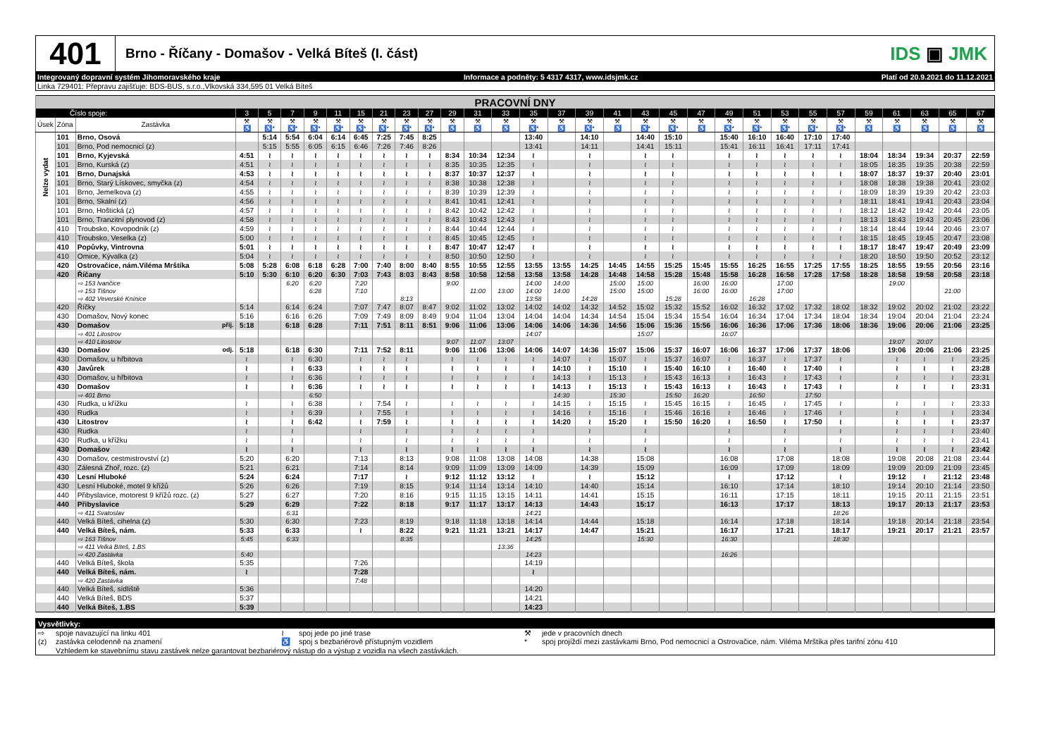401
Brno - Říčany - Domašov - Velká Bíteš (I. část)
IDS ▣ JMK
Integrovaný dopravní systém Jihomoravského kraje Informace a podněty: 5 4317 4317, www.idsjmk.cz Platí od 20.9.2021 do 11.12.2021
Linka 729401: Přepravu zajišťuje: BDS-BUS, s.r.o.,Vlkovská 334,595 01 Velká Bíteš
| PRACOVNÍ DNY | | | | | | | | | | | | | | | | | | | | | | | | | | | | | | | |
| --- | --- | --- | --- | --- | --- | --- | --- | --- | --- | --- | --- | --- | --- | --- | --- | --- | --- | --- | --- | --- | --- | --- | --- | --- | --- | --- | --- | --- | --- | --- | --- |
| Číslo spoje: | | | 3 | 5 | 7 | 9 | 11 | 15 | 21 | 23 | 27 | 29 | 31 | 33 | 35 | 37 | 39 | 41 | 43 | 45 | 47 | 49 | 51 | 53 | 55 | 57 | 59 | 61 | 63 | 65 | 67 |
| Úsek | Zóna | Zastávka | ⚒ ♿ | ⚒ ♿* | ⚒ ♿* | ⚒ ♿* | ⚒ ♿* | ⚒ ♿* | ⚒ ♿* | ⚒ ♿* | ⚒ ♿* | ⚒ ♿ | ⚒ ♿ | ⚒ ♿ | ⚒ ♿* | ⚒ ♿ | ⚒ ♿* | ⚒ ♿ | ⚒ ♿* | ⚒ ♿* | ⚒ ♿ | ⚒ ♿* | ⚒ ♿* | ⚒ ♿* | ⚒ ♿* | ⚒ ♿* | ⚒ ♿ | ⚒ ♿ | ⚒ ♿ | ⚒ ♿ | ⚒ ♿ |
| Nelze vydat | 101 | Brno, Osová | | 5:14 | 5:54 | 6:04 | 6:14 | 6:45 | 7:25 | 7:45 | 8:25 | | | | 13:40 | | 14:10 | | 14:40 | 15:10 | | 15:40 | 16:10 | 16:40 | 17:10 | 17:40 | | | | | |
| | 101 | Brno, Pod nemocnicí (z) | | 5:15 | 5:55 | 6:05 | 6:15 | 6:46 | 7:26 | 7:46 | 8:26 | | | | 13:41 | | 14:11 | | 14:41 | 15:11 | | 15:41 | 16:11 | 16:41 | 17:11 | 17:41 | | | | | |
| | 101 | Brno, Kyjevská | 4:51 | ≀ | ≀ | ≀ | ≀ | ≀ | ≀ | ≀ | ≀ | 8:34 | 10:34 | 12:34 | ≀ | | ≀ | | ≀ | ≀ | | ≀ | ≀ | ≀ | ≀ | ≀ | 18:04 | 18:34 | 19:34 | 20:37 | 22:59 |
| | 101 | Brno, Kurská (z) | 4:51 | ≀ | ≀ | ≀ | ≀ | ≀ | ≀ | ≀ | ≀ | 8:35 | 10:35 | 12:35 | ≀ | | ≀ | | ≀ | ≀ | | ≀ | ≀ | ≀ | ≀ | ≀ | 18:05 | 18:35 | 19:35 | 20:38 | 22:59 |
| | 101 | Brno, Dunajská | 4:53 | ≀ | ≀ | ≀ | ≀ | ≀ | ≀ | ≀ | ≀ | 8:37 | 10:37 | 12:37 | ≀ | | ≀ | | ≀ | ≀ | | ≀ | ≀ | ≀ | ≀ | ≀ | 18:07 | 18:37 | 19:37 | 20:40 | 23:01 |
| | 101 | Brno, Starý Lískovec, smyčka (z) | 4:54 | ≀ | ≀ | ≀ | ≀ | ≀ | ≀ | ≀ | ≀ | 8:38 | 10:38 | 12:38 | ≀ | | ≀ | | ≀ | ≀ | | ≀ | ≀ | ≀ | ≀ | ≀ | 18:08 | 18:38 | 19:38 | 20:41 | 23:02 |
| | 101 | Brno, Jemelkova (z) | 4:55 | ≀ | ≀ | ≀ | ≀ | ≀ | ≀ | ≀ | ≀ | 8:39 | 10:39 | 12:39 | ≀ | | ≀ | | ≀ | ≀ | | ≀ | ≀ | ≀ | ≀ | ≀ | 18:09 | 18:39 | 19:39 | 20:42 | 23:03 |
| | 101 | Brno, Skalní (z) | 4:56 | ≀ | ≀ | ≀ | ≀ | ≀ | ≀ | ≀ | ≀ | 8:41 | 10:41 | 12:41 | ≀ | | ≀ | | ≀ | ≀ | | ≀ | ≀ | ≀ | ≀ | ≀ | 18:11 | 18:41 | 19:41 | 20:43 | 23:04 |
| | 101 | Brno, Hoštická (z) | 4:57 | ≀ | ≀ | ≀ | ≀ | ≀ | ≀ | ≀ | ≀ | 8:42 | 10:42 | 12:42 | ≀ | | ≀ | | ≀ | ≀ | | ≀ | ≀ | ≀ | ≀ | ≀ | 18:12 | 18:42 | 19:42 | 20:44 | 23:05 |
| | 101 | Brno, Tranzitní plynovod (z) | 4:58 | ≀ | ≀ | ≀ | ≀ | ≀ | ≀ | ≀ | ≀ | 8:43 | 10:43 | 12:43 | ≀ | | ≀ | | ≀ | ≀ | | ≀ | ≀ | ≀ | ≀ | ≀ | 18:13 | 18:43 | 19:43 | 20:45 | 23:06 |
| | 410 | Troubsko, Kovopodnik (z) | 4:59 | ≀ | ≀ | ≀ | ≀ | ≀ | ≀ | ≀ | ≀ | 8:44 | 10:44 | 12:44 | ≀ | | ≀ | | ≀ | ≀ | | ≀ | ≀ | ≀ | ≀ | ≀ | 18:14 | 18:44 | 19:44 | 20:46 | 23:07 |
| | 410 | Troubsko, Veselka (z) | 5:00 | ≀ | ≀ | ≀ | ≀ | ≀ | ≀ | ≀ | ≀ | 8:45 | 10:45 | 12:45 | ≀ | | ≀ | | ≀ | ≀ | | ≀ | ≀ | ≀ | ≀ | ≀ | 18:15 | 18:45 | 19:45 | 20:47 | 23:08 |
| | 410 | Popůvky, Vintrovna | 5:01 | ≀ | ≀ | ≀ | ≀ | ≀ | ≀ | ≀ | ≀ | 8:47 | 10:47 | 12:47 | ≀ | | ≀ | | ≀ | ≀ | | ≀ | ≀ | ≀ | ≀ | ≀ | 18:17 | 18:47 | 19:47 | 20:49 | 23:09 |
| | 410 | Omice, Kývalka (z) | 5:04 | ≀ | ≀ | ≀ | ≀ | ≀ | ≀ | ≀ | ≀ | 8:50 | 10:50 | 12:50 | ≀ | | ≀ | | ≀ | ≀ | | ≀ | ≀ | ≀ | ≀ | ≀ | 18:20 | 18:50 | 19:50 | 20:52 | 23:12 |
| | 420 | Ostrovačice, nám.Viléma Mrštíka | 5:08 | 5:28 | 6:08 | 6:18 | 6:28 | 7:00 | 7:40 | 8:00 | 8:40 | 8:55 | 10:55 | 12:55 | 13:55 | 13:55 | 14:25 | 14:45 | 14:55 | 15:25 | 15:45 | 15:55 | 16:25 | 16:55 | 17:25 | 17:55 | 18:25 | 18:55 | 19:55 | 20:56 | 23:16 |
| | 420 | Říčany | 5:10 | 5:30 | 6:10 | 6:20 | 6:30 | 7:03 | 7:43 | 8:03 | 8:43 | 8:58 | 10:58 | 12:58 | 13:58 | 13:58 | 14:28 | 14:48 | 14:58 | 15:28 | 15:48 | 15:58 | 16:28 | 16:58 | 17:28 | 17:58 | 18:28 | 18:58 | 19:58 | 20:58 | 23:18 |
| | | ⇨ 153 Ivančice | | | 6:20 | 6:20 | | 7:20 | | | | 9:00 | | | 14:00 | 14:00 | | 15:00 | 15:00 | | 16:00 | 16:00 | | 17:00 | | | | 19:00 | | | |
| | | ⇨ 153 Tišnov | | | | 6:28 | | 7:10 | | | | | 11:00 | 13:00 | 14:00 | 14:00 | | 15:00 | 15:00 | | 16:00 | 16:00 | | 17:00 | | | | | | 21:00 | |
| | | ⇨ 402 Veverské Knínice | | | | | | | | 8:13 | | | | | 13:58 | | 14:28 | | | 15:28 | | | 16:28 | | | | | | | | |
| | 420 | Říčky | 5:14 | | 6:14 | 6:24 | | 7:07 | 7:47 | 8:07 | 8:47 | 9:02 | 11:02 | 13:02 | 14:02 | 14:02 | 14:32 | 14:52 | 15:02 | 15:32 | 15:52 | 16:02 | 16:32 | 17:02 | 17:32 | 18:02 | 18:32 | 19:02 | 20:02 | 21:02 | 23:22 |
| | 430 | Domašov, Nový konec | 5:16 | | 6:16 | 6:26 | | 7:09 | 7:49 | 8:09 | 8:49 | 9:04 | 11:04 | 13:04 | 14:04 | 14:04 | 14:34 | 14:54 | 15:04 | 15:34 | 15:54 | 16:04 | 16:34 | 17:04 | 17:34 | 18:04 | 18:34 | 19:04 | 20:04 | 21:04 | 23:24 |
| | 430 | Domašov příj. | 5:18 | | 6:18 | 6:28 | | 7:11 | 7:51 | 8:11 | 8:51 | 9:06 | 11:06 | 13:06 | 14:06 | 14:06 | 14:36 | 14:56 | 15:06 | 15:36 | 15:56 | 16:06 | 16:36 | 17:06 | 17:36 | 18:06 | 18:36 | 19:06 | 20:06 | 21:06 | 23:25 |
| | | ⇨ 401 Litostrov | | | | | | | | | | | | | 14:07 | | | | 15:07 | | | 16:07 | | | | | | | | | |
| | | ⇨ 410 Litostrov | | | | | | | | | | 9:07 | 11:07 | 13:07 | | | | | | | | | | | | | | 19:07 | 20:07 | | |
| | 430 | Domašov odj. | 5:18 | | 6:18 | 6:30 | | 7:11 | 7:52 | 8:11 | | 9:06 | 11:06 | 13:06 | 14:06 | 14:07 | 14:36 | 15:07 | 15:06 | 15:37 | 16:07 | 16:06 | 16:37 | 17:06 | 17:37 | 18:06 | | 19:06 | 20:06 | 21:06 | 23:25 |
| | 430 | Domašov, u hřbitova | ≀ | | ≀ | 6:30 | | ≀ | ≀ | ≀ | | ≀ | ≀ | ≀ | ≀ | 14:07 | ≀ | 15:07 | ≀ | 15:37 | 16:07 | ≀ | 16:37 | ≀ | 17:37 | ≀ | | ≀ | ≀ | ≀ | 23:25 |
| | 430 | Javůrek | ≀ | | ≀ | 6:33 | | ≀ | ≀ | ≀ | | ≀ | ≀ | ≀ | ≀ | 14:10 | ≀ | 15:10 | ≀ | 15:40 | 16:10 | ≀ | 16:40 | ≀ | 17:40 | ≀ | | ≀ | ≀ | ≀ | 23:28 |
| | 430 | Domašov, u hřbitova | ≀ | | ≀ | 6:36 | | ≀ | ≀ | ≀ | | ≀ | ≀ | ≀ | ≀ | 14:13 | ≀ | 15:13 | ≀ | 15:43 | 16:13 | ≀ | 16:43 | ≀ | 17:43 | ≀ | | ≀ | ≀ | ≀ | 23:31 |
| | 430 | Domašov | ≀ | | ≀ | 6:36 | | ≀ | ≀ | ≀ | | ≀ | ≀ | ≀ | ≀ | 14:13 | ≀ | 15:13 | ≀ | 15:43 | 16:13 | ≀ | 16:43 | ≀ | 17:43 | ≀ | | ≀ | ≀ | ≀ | 23:31 |
| | | ⇨ 401 Brno | | | | 6:50 | | | | | | | | | | 14:30 | | 15:30 | | 15:50 | 16:20 | | 16:50 | | 17:50 | | | | | | |
| | 430 | Rudka, u křížku | ≀ | | ≀ | 6:38 | | ≀ | 7:54 | ≀ | | ≀ | ≀ | ≀ | ≀ | 14:15 | ≀ | 15:15 | ≀ | 15:45 | 16:15 | ≀ | 16:45 | ≀ | 17:45 | ≀ | | ≀ | ≀ | ≀ | 23:33 |
| | 430 | Rudka | ≀ | | ≀ | 6:39 | | ≀ | 7:55 | ≀ | | ≀ | ≀ | ≀ | ≀ | 14:16 | ≀ | 15:16 | ≀ | 15:46 | 16:16 | ≀ | 16:46 | ≀ | 17:46 | ≀ | | ≀ | ≀ | ≀ | 23:34 |
| | 430 | Litostrov | ≀ | | ≀ | 6:42 | | ≀ | 7:59 | ≀ | | ≀ | ≀ | ≀ | ≀ | 14:20 | ≀ | 15:20 | ≀ | 15:50 | 16:20 | ≀ | 16:50 | ≀ | 17:50 | ≀ | | ≀ | ≀ | ≀ | 23:37 |
| | 430 | Rudka | ≀ | | ≀ | | | ≀ | | ≀ | | ≀ | ≀ | ≀ | ≀ | | ≀ | | ≀ | | | ≀ | | ≀ | | ≀ | | ≀ | ≀ | ≀ | 23:40 |
| | 430 | Rudka, u křížku | ≀ | | ≀ | | | ≀ | | ≀ | | ≀ | ≀ | ≀ | ≀ | | ≀ | | ≀ | | | ≀ | | ≀ | | ≀ | | ≀ | ≀ | ≀ | 23:41 |
| | 430 | Domašov | ≀ | | ≀ | | | ≀ | | ≀ | | ≀ | ≀ | ≀ | ≀ | | ≀ | | ≀ | | | ≀ | | ≀ | | ≀ | | ≀ | ≀ | ≀ | 23:42 |
| | 430 | Domašov, cestmistrovství (z) | 5:20 | | 6:20 | | | 7:13 | | 8:13 | | 9:08 | 11:08 | 13:08 | 14:08 | | 14:38 | | 15:08 | | | 16:08 | | 17:08 | | 18:08 | | 19:08 | 20:08 | 21:08 | 23:44 |
| | 430 | Zálesná Zhoř, rozc. (z) | 5:21 | | 6:21 | | | 7:14 | | 8:14 | | 9:09 | 11:09 | 13:09 | 14:09 | | 14:39 | | 15:09 | | | 16:09 | | 17:09 | | 18:09 | | 19:09 | 20:09 | 21:09 | 23:45 |
| | 430 | Lesní Hluboké | 5:24 | | 6:24 | | | 7:17 | | ≀ | | 9:12 | 11:12 | 13:12 | ≀ | | ≀ | | 15:12 | | | ≀ | | 17:12 | | ≀ | | 19:12 | ≀ | 21:12 | 23:48 |
| | 430 | Lesní Hluboké, motel 9 křížů | 5:26 | | 6:26 | | | 7:19 | | 8:15 | | 9:14 | 11:14 | 13:14 | 14:10 | | 14:40 | | 15:14 | | | 16:10 | | 17:14 | | 18:10 | | 19:14 | 20:10 | 21:14 | 23:50 |
| | 440 | Přibyslavice, motorest 9 křížů rozc. (z) | 5:27 | | 6:27 | | | 7:20 | | 8:16 | | 9:15 | 11:15 | 13:15 | 14:11 | | 14:41 | | 15:15 | | | 16:11 | | 17:15 | | 18:11 | | 19:15 | 20:11 | 21:15 | 23:51 |
| | 440 | Přibyslavice | 5:29 | | 6:29 | | | 7:22 | | 8:18 | | 9:17 | 11:17 | 13:17 | 14:13 | | 14:43 | | 15:17 | | | 16:13 | | 17:17 | | 18:13 | | 19:17 | 20:13 | 21:17 | 23:53 |
| | | ⇨ 411 Svatoslav | | | 6:31 | | | | | | | | | | 14:21 | | | | | | | | | | | 18:26 | | | | | |
| | 440 | Velká Bíteš, cihelna (z) | 5:30 | | 6:30 | | | 7:23 | | 8:19 | | 9:18 | 11:18 | 13:18 | 14:14 | | 14:44 | | 15:18 | | | 16:14 | | 17:18 | | 18:14 | | 19:18 | 20:14 | 21:18 | 23:54 |
| | 440 | Velká Bíteš, nám. | 5:33 | | 6:33 | | | ≀ | | 8:22 | | 9:21 | 11:21 | 13:21 | 14:17 | | 14:47 | | 15:21 | | | 16:17 | | 17:21 | | 18:17 | | 19:21 | 20:17 | 21:21 | 23:57 |
| | | ⇨ 163 Tišnov | 5:45 | | 6:33 | | | | | 8:35 | | | | | 14:25 | | | | 15:30 | | | 16:30 | | | | 18:30 | | | | | |
| | | ⇨ 411 Velká Bíteš, 1.BS | | | | | | | | | | | | 13:36 | | | | | | | | | | | | | | | | | |
| | | ⇨ 420 Zastávka | 5:40 | | | | | | | | | | | | 14:23 | | | | | | | 16:26 | | | | | | | | | |
| | 440 | Velká Bíteš, škola | 5:35 | | | | | 7:26 | | | | | | | 14:19 | | | | | | | | | | | | | | | | |
| | 440 | Velká Bíteš, nám. | ≀ | | | | | 7:28 | | | | | | | ≀ | | | | | | | | | | | | | | | | |
| | | ⇨ 420 Zastávka | | | | | | 7:48 | | | | | | | | | | | | | | | | | | | | | | | |
| | 440 | Velká Bíteš, sídliště | 5:36 | | | | | | | | | | | | 14:20 | | | | | | | | | | | | | | | | |
| | 440 | Velká Bíteš, BDS | 5:37 | | | | | | | | | | | | 14:21 | | | | | | | | | | | | | | | | |
| | 440 | Velká Bíteš, 1.BS | 5:39 | | | | | | | | | | | | 14:23 | | | | | | | | | | | | | | | | |
Vysvětlivky:
⇨ spoje navazující na linku 401 ≀ spoj jede po jiné trase ⚒ jede v pracovních dnech (z) zastávka celodenně na znamení ♿ spoj s bezbariérově přístupným vozidlem * spoj projíždí mezi zastávkami Brno, Pod nemocnicí a Ostrovačice, nám. Viléma Mrštíka přes tarifní zónu 410
Vzhledem ke stavebnímu stavu zastávek nelze garantovat bezbariérový nástup do a výstup z vozidla na všech zastávkách.